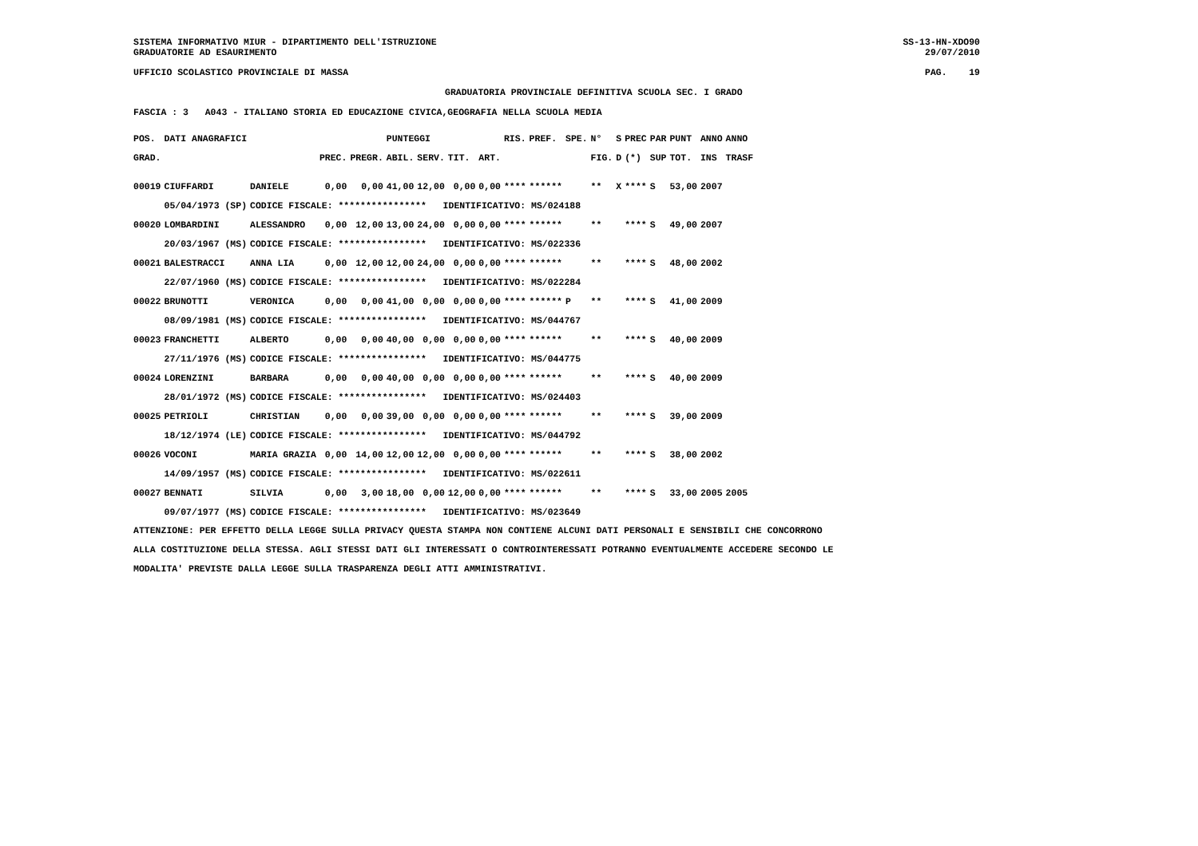SISTEMA INFORMATIVO MIUR - DIPARTIMENTO DELL'ISTRUZIONE
GRADUATORIE AD ESAURIMENTO
SS-13-HN-XDO90
29/07/2010
UFFICIO SCOLASTICO PROVINCIALE DI MASSA
PAG. 19
GRADUATORIA PROVINCIALE DEFINITIVA SCUOLA SEC. I GRADO
FASCIA : 3 A043 - ITALIANO STORIA ED EDUCAZIONE CIVICA,GEOGRAFIA NELLA SCUOLA MEDIA
| POS. | DATI ANAGRAFICI | | | | PUNTEGGI | | | | RIS. | PREF. | SPE. | N° | S | PREC | PAR | PUNT | ANNO | ANNO |
| --- | --- | --- | --- | --- | --- | --- | --- | --- | --- | --- | --- | --- | --- | --- | --- | --- | --- | --- |
| GRAD. | | | PREC. | PREGR. | ABIL. | SERV. | TIT. | ART. | | | | FIG. | D | (*) | SUP | TOT. | INS | TRASF |
| 00019 | CIUFFARDI | DANIELE | 0,00 | 0,00 | 41,00 | 12,00 | 0,00 | 0,00 | **** | ****** | | ** | X | **** | S | 53,00 | 2007 | |
| | 05/04/1973 (SP) | CODICE FISCALE: **************** IDENTIFICATIVO: MS/024188 | | | | | | | | | | | | | | | | |
| 00020 | LOMBARDINI | ALESSANDRO | 0,00 | 12,00 | 13,00 | 24,00 | 0,00 | 0,00 | **** | ****** | | ** | | **** | S | 49,00 | 2007 | |
| | 20/03/1967 (MS) | CODICE FISCALE: **************** IDENTIFICATIVO: MS/022336 | | | | | | | | | | | | | | | | |
| 00021 | BALESTRACCI | ANNA LIA | 0,00 | 12,00 | 12,00 | 24,00 | 0,00 | 0,00 | **** | ****** | | ** | | **** | S | 48,00 | 2002 | |
| | 22/07/1960 (MS) | CODICE FISCALE: **************** IDENTIFICATIVO: MS/022284 | | | | | | | | | | | | | | | | |
| 00022 | BRUNOTTI | VERONICA | 0,00 | 0,00 | 41,00 | 0,00 | 0,00 | 0,00 | **** | ****** | P | ** | | **** | S | 41,00 | 2009 | |
| | 08/09/1981 (MS) | CODICE FISCALE: **************** IDENTIFICATIVO: MS/044767 | | | | | | | | | | | | | | | | |
| 00023 | FRANCHETTI | ALBERTO | 0,00 | 0,00 | 40,00 | 0,00 | 0,00 | 0,00 | **** | ****** | | ** | | **** | S | 40,00 | 2009 | |
| | 27/11/1976 (MS) | CODICE FISCALE: **************** IDENTIFICATIVO: MS/044775 | | | | | | | | | | | | | | | | |
| 00024 | LORENZINI | BARBARA | 0,00 | 0,00 | 40,00 | 0,00 | 0,00 | 0,00 | **** | ****** | | ** | | **** | S | 40,00 | 2009 | |
| | 28/01/1972 (MS) | CODICE FISCALE: **************** IDENTIFICATIVO: MS/024403 | | | | | | | | | | | | | | | | |
| 00025 | PETRIOLI | CHRISTIAN | 0,00 | 0,00 | 39,00 | 0,00 | 0,00 | 0,00 | **** | ****** | | ** | | **** | S | 39,00 | 2009 | |
| | 18/12/1974 (LE) | CODICE FISCALE: **************** IDENTIFICATIVO: MS/044792 | | | | | | | | | | | | | | | | |
| 00026 | VOCONI | MARIA GRAZIA | 0,00 | 14,00 | 12,00 | 12,00 | 0,00 | 0,00 | **** | ****** | | ** | | **** | S | 38,00 | 2002 | |
| | 14/09/1957 (MS) | CODICE FISCALE: **************** IDENTIFICATIVO: MS/022611 | | | | | | | | | | | | | | | | |
| 00027 | BENNATI | SILVIA | 0,00 | 3,00 | 18,00 | 0,00 | 12,00 | 0,00 | **** | ****** | | ** | | **** | S | 33,00 | 2005 | 2005 |
| | 09/07/1977 (MS) | CODICE FISCALE: **************** IDENTIFICATIVO: MS/023649 | | | | | | | | | | | | | | | | |
ATTENZIONE: PER EFFETTO DELLA LEGGE SULLA PRIVACY QUESTA STAMPA NON CONTIENE ALCUNI DATI PERSONALI E SENSIBILI CHE CONCORRONO
ALLA COSTITUZIONE DELLA STESSA. AGLI STESSI DATI GLI INTERESSATI O CONTROINTERESSATI POTRANNO EVENTUALMENTE ACCEDERE SECONDO LE
MODALITA' PREVISTE DALLA LEGGE SULLA TRASPARENZA DEGLI ATTI AMMINISTRATIVI.